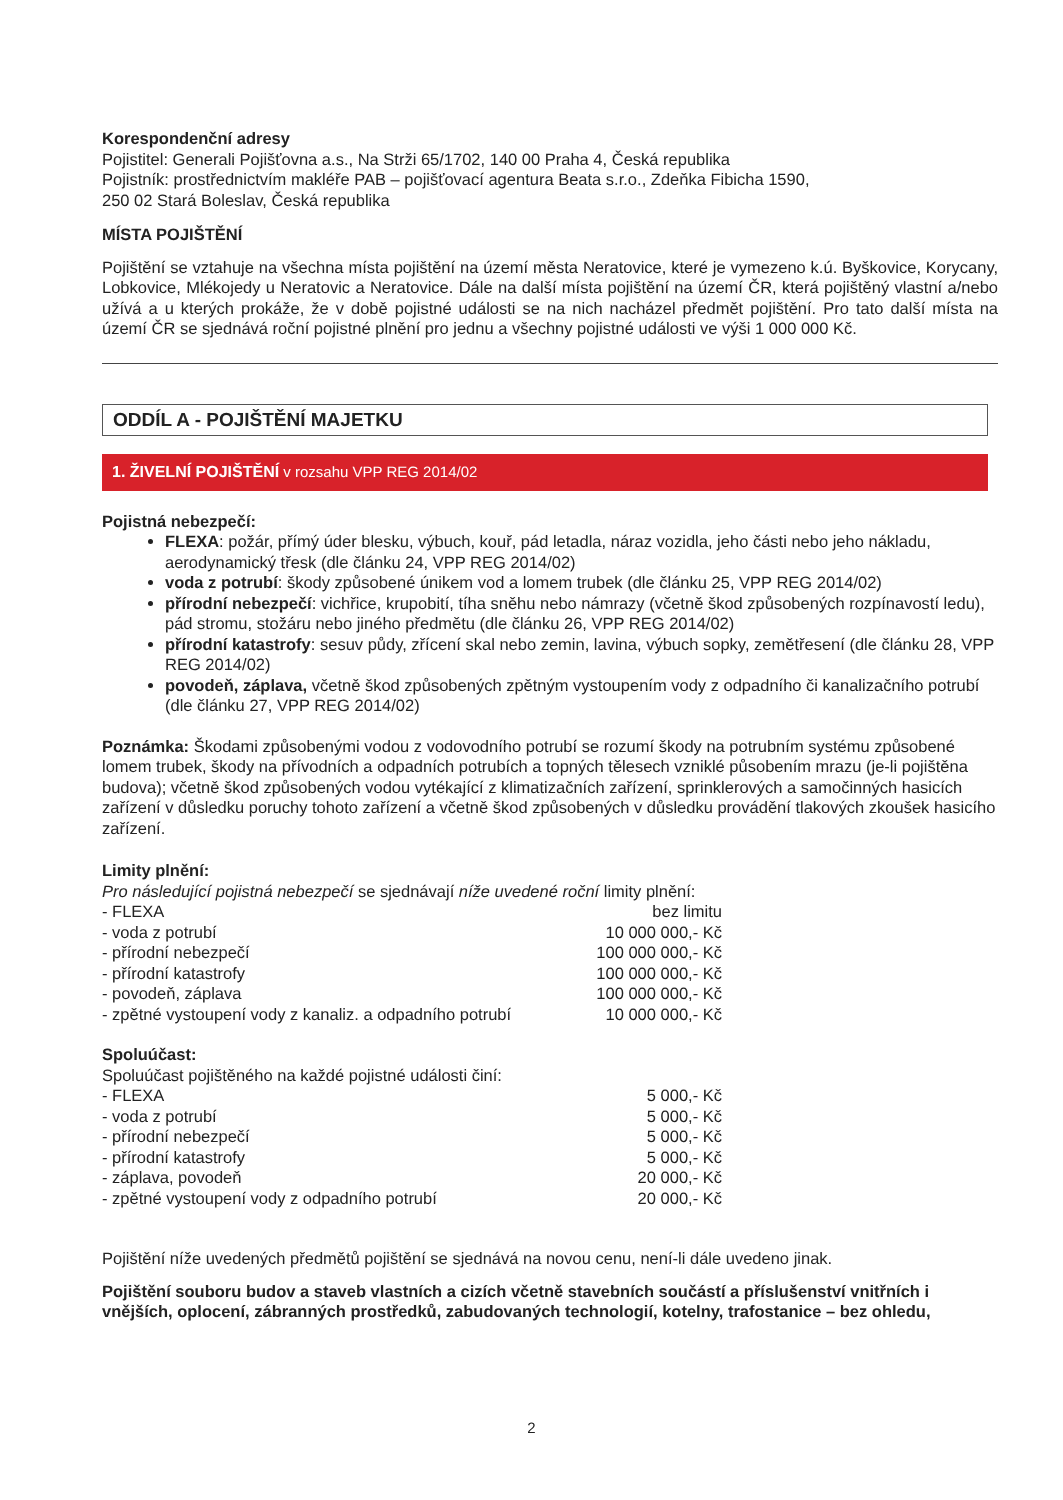Korespondenční adresy
Pojistitel: Generali Pojišťovna a.s., Na Strži 65/1702, 140 00 Praha 4, Česká republika
Pojistník: prostřednictvím makléře PAB – pojišťovací agentura Beata s.r.o., Zdeňka Fibicha 1590,
250 02 Stará Boleslav, Česká republika
MÍSTA POJIŠTĚNÍ
Pojištění se vztahuje na všechna místa pojištění na území města Neratovice, které je vymezeno k.ú. Byškovice, Korycany, Lobkovice, Mlékojedy u Neratovic a Neratovice. Dále na další místa pojištění na území ČR, která pojištěný vlastní a/nebo užívá a u kterých prokáže, že v době pojistné události se na nich nacházel předmět pojištění. Pro tato další místa na území ČR se sjednává roční pojistné plnění pro jednu a všechny pojistné události ve výši 1 000 000 Kč.
ODDÍL A - POJIŠTĚNÍ MAJETKU
1. ŽIVELNÍ POJIŠTĚNÍ v rozsahu VPP REG 2014/02
Pojistná nebezpečí:
FLEXA: požár, přímý úder blesku, výbuch, kouř, pád letadla, náraz vozidla, jeho části nebo jeho nákladu, aerodynamický třesk (dle článku 24, VPP REG 2014/02)
voda z potrubí: škody způsobené únikem vod a lomem trubek (dle článku 25, VPP REG 2014/02)
přírodní nebezpečí: vichřice, krupobití, tíha sněhu nebo námrazy (včetně škod způsobených rozpínavostí ledu), pád stromu, stožáru nebo jiného předmětu (dle článku 26, VPP REG 2014/02)
přírodní katastrofy: sesuv půdy, zřícení skal nebo zemin, lavina, výbuch sopky, zemětřesení (dle článku 28, VPP REG 2014/02)
povodeň, záplava, včetně škod způsobených zpětným vystoupením vody z odpadního či kanalizačního potrubí (dle článku 27, VPP REG 2014/02)
Poznámka: Škodami způsobenými vodou z vodovodního potrubí se rozumí škody na potrubním systému způsobené lomem trubek, škody na přívodních a odpadních potrubích a topných tělesech vzniklé působením mrazu (je-li pojištěna budova); včetně škod způsobených vodou vytékající z klimatizačních zařízení, sprinklerových a samočinných hasicích zařízení v důsledku poruchy tohoto zařízení a včetně škod způsobených v důsledku provádění tlakových zkoušek hasicího zařízení.
Limity plnění:
Pro následující pojistná nebezpečí se sjednávají níže uvedené roční limity plnění:
| - FLEXA | bez limitu |
| - voda z potrubí | 10 000 000,- Kč |
| - přírodní nebezpečí | 100 000 000,- Kč |
| - přírodní katastrofy | 100 000 000,- Kč |
| - povodeň, záplava | 100 000 000,- Kč |
| - zpětné vystoupení vody z kanaliz. a odpadního potrubí | 10 000 000,- Kč |
Spoluúčast:
Spoluúčast pojištěného na každé pojistné události činí:
| - FLEXA | 5 000,- Kč |
| - voda z potrubí | 5 000,- Kč |
| - přírodní nebezpečí | 5 000,- Kč |
| - přírodní katastrofy | 5 000,- Kč |
| - záplava, povodeň | 20 000,- Kč |
| - zpětné vystoupení vody z odpadního potrubí | 20 000,- Kč |
Pojištění níže uvedených předmětů pojištění se sjednává na novou cenu, není-li dále uvedeno jinak.
Pojištění souboru budov a staveb vlastních a cizích včetně stavebních součástí a příslušenství vnitřních i vnějších, oplocení, zábranných prostředků, zabudovaných technologií, kotelny, trafostanice – bez ohledu,
2